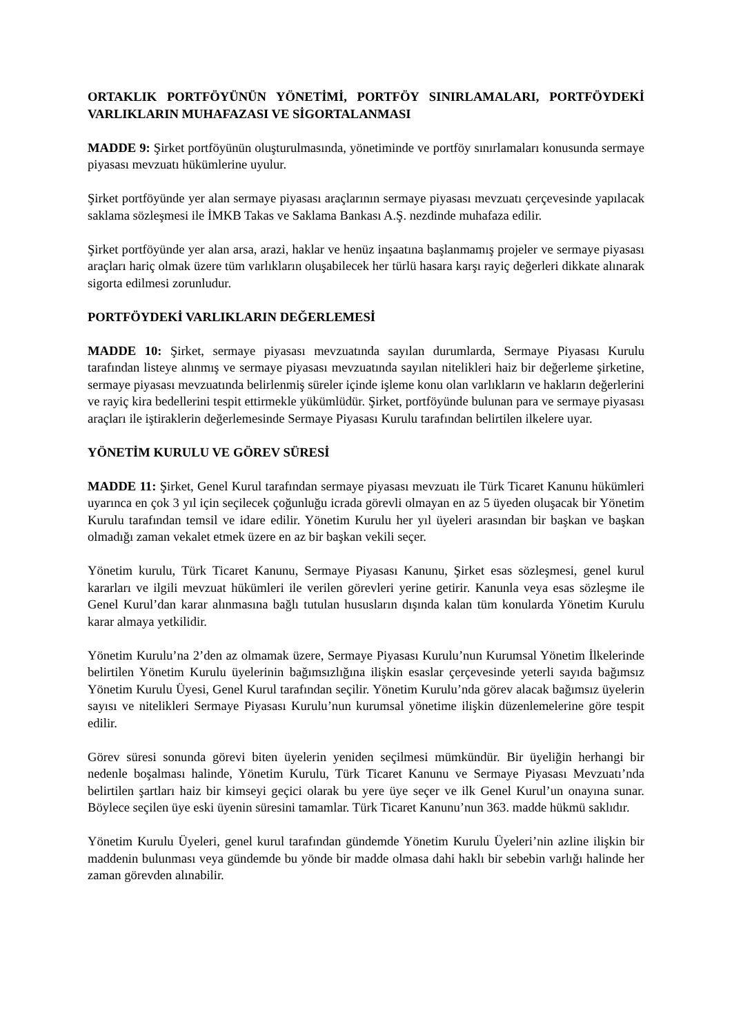ORTAKLIK PORTFÖYÜNÜN YÖNETİMİ, PORTFÖY SINIRLAMALARI, PORTFÖYDEKİ VARLIKLARIN MUHAFAZASI VE SİGORTALANMASI
MADDE 9: Şirket portföyünün oluşturulmasında, yönetiminde ve portföy sınırlamaları konusunda sermaye piyasası mevzuatı hükümlerine uyulur.
Şirket portföyünde yer alan sermaye piyasası araçlarının sermaye piyasası mevzuatı çerçevesinde yapılacak saklama sözleşmesi ile İMKB Takas ve Saklama Bankası A.Ş. nezdinde muhafaza edilir.
Şirket portföyünde yer alan arsa, arazi, haklar ve henüz inşaatına başlanmamış projeler ve sermaye piyasası araçları hariç olmak üzere tüm varlıkların oluşabilecek her türlü hasara karşı rayiç değerleri dikkate alınarak sigorta edilmesi zorunludur.
PORTFÖYDEKİ VARLIKLARIN DEĞERLEMESİ
MADDE 10: Şirket, sermaye piyasası mevzuatında sayılan durumlarda, Sermaye Piyasası Kurulu tarafından listeye alınmış ve sermaye piyasası mevzuatında sayılan nitelikleri haiz bir değerleme şirketine, sermaye piyasası mevzuatında belirlenmiş süreler içinde işleme konu olan varlıkların ve hakların değerlerini ve rayiç kira bedellerini tespit ettirmekle yükümlüdür. Şirket, portföyünde bulunan para ve sermaye piyasası araçları ile iştiraklerin değerlemesinde Sermaye Piyasası Kurulu tarafından belirtilen ilkelere uyar.
YÖNETİM KURULU VE GÖREV SÜRESİ
MADDE 11: Şirket, Genel Kurul tarafından sermaye piyasası mevzuatı ile Türk Ticaret Kanunu hükümleri uyarınca en çok 3 yıl için seçilecek çoğunluğu icrada görevli olmayan en az 5 üyeden oluşacak bir Yönetim Kurulu tarafından temsil ve idare edilir. Yönetim Kurulu her yıl üyeleri arasından bir başkan ve başkan olmadığı zaman vekalet etmek üzere en az bir başkan vekili seçer.
Yönetim kurulu, Türk Ticaret Kanunu, Sermaye Piyasası Kanunu, Şirket esas sözleşmesi, genel kurul kararları ve ilgili mevzuat hükümleri ile verilen görevleri yerine getirir. Kanunla veya esas sözleşme ile Genel Kurul’dan karar alınmasına bağlı tutulan hususların dışında kalan tüm konularda Yönetim Kurulu karar almaya yetkilidir.
Yönetim Kurulu’na 2’den az olmamak üzere, Sermaye Piyasası Kurulu’nun Kurumsal Yönetim İlkelerinde belirtilen Yönetim Kurulu üyelerinin bağımsızlığına ilişkin esaslar çerçevesinde yeterli sayıda bağımsız Yönetim Kurulu Üyesi, Genel Kurul tarafından seçilir. Yönetim Kurulu’nda görev alacak bağımsız üyelerin sayısı ve nitelikleri Sermaye Piyasası Kurulu’nun kurumsal yönetime ilişkin düzenlemelerine göre tespit edilir.
Görev süresi sonunda görevi biten üyelerin yeniden seçilmesi mümkündür. Bir üyeliğin herhangi bir nedenle boşalması halinde, Yönetim Kurulu, Türk Ticaret Kanunu ve Sermaye Piyasası Mevzuatı’nda belirtilen şartları haiz bir kimseyi geçici olarak bu yere üye seçer ve ilk Genel Kurul’un onayına sunar. Böylece seçilen üye eski üyenin süresini tamamlar. Türk Ticaret Kanunu’nun 363. madde hükmü saklıdır.
Yönetim Kurulu Üyeleri, genel kurul tarafından gündemde Yönetim Kurulu Üyeleri’nin azline ilişkin bir maddenin bulunması veya gündemde bu yönde bir madde olmasa dahi haklı bir sebebin varlığı halinde her zaman görevden alınabilir.